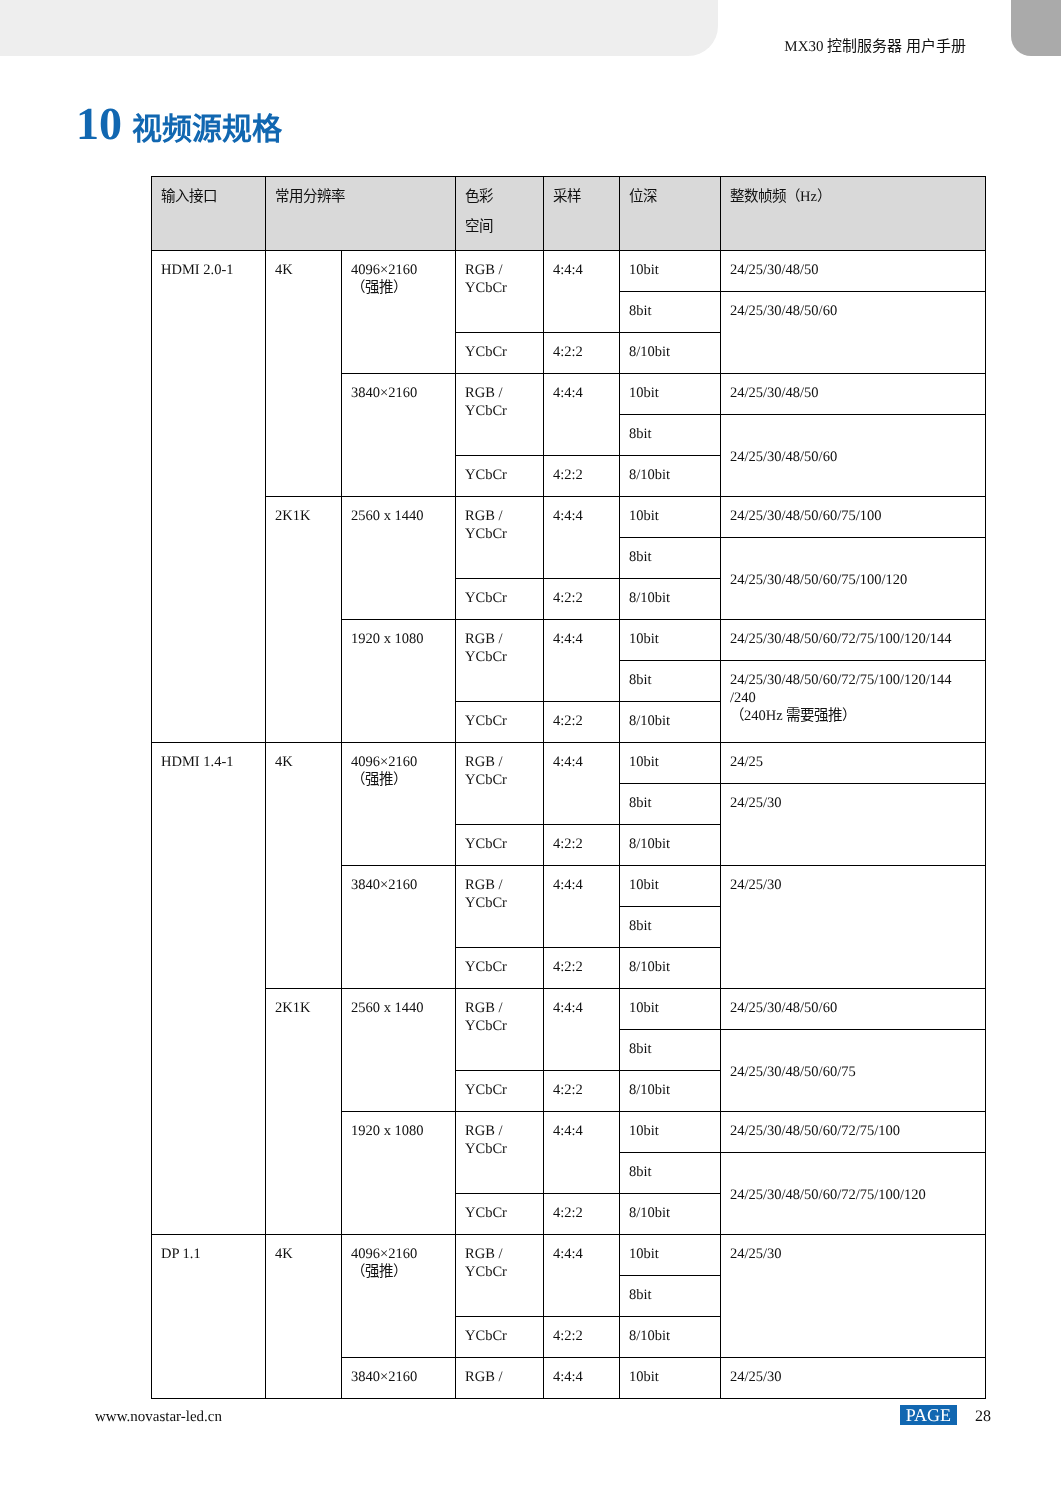MX30 控制服务器 用户手册
10 视频源规格
| 输入接口 | 常用分辨率 | | 色彩 空间 | 采样 | 位深 | 整数帧频（Hz） |
| --- | --- | --- | --- | --- | --- | --- |
| HDMI 2.0-1 | 4K | 4096×2160 （强推） | RGB / YCbCr | 4:4:4 | 10bit | 24/25/30/48/50 |
| | | | | | 8bit | 24/25/30/48/50/60 |
| | | | YCbCr | 4:2:2 | 8/10bit | |
| | | 3840×2160 | RGB / YCbCr | 4:4:4 | 10bit | 24/25/30/48/50 |
| | | | | | 8bit | 24/25/30/48/50/60 |
| | | | YCbCr | 4:2:2 | 8/10bit | |
| | 2K1K | 2560 x 1440 | RGB / YCbCr | 4:4:4 | 10bit | 24/25/30/48/50/60/75/100 |
| | | | | | 8bit | 24/25/30/48/50/60/75/100/120 |
| | | | YCbCr | 4:2:2 | 8/10bit | |
| | | 1920 x 1080 | RGB / YCbCr | 4:4:4 | 10bit | 24/25/30/48/50/60/72/75/100/120/144 |
| | | | | | 8bit | 24/25/30/48/50/60/72/75/100/120/144 /240 （240Hz 需要强推） |
| | | | YCbCr | 4:2:2 | 8/10bit | |
| HDMI 1.4-1 | 4K | 4096×2160 （强推） | RGB / YCbCr | 4:4:4 | 10bit | 24/25 |
| | | | | | 8bit | 24/25/30 |
| | | | YCbCr | 4:2:2 | 8/10bit | |
| | | 3840×2160 | RGB / YCbCr | 4:4:4 | 10bit | 24/25/30 |
| | | | | | 8bit | |
| | | | YCbCr | 4:2:2 | 8/10bit | |
| | 2K1K | 2560 x 1440 | RGB / YCbCr | 4:4:4 | 10bit | 24/25/30/48/50/60 |
| | | | | | 8bit | 24/25/30/48/50/60/75 |
| | | | YCbCr | 4:2:2 | 8/10bit | |
| | | 1920 x 1080 | RGB / YCbCr | 4:4:4 | 10bit | 24/25/30/48/50/60/72/75/100 |
| | | | | | 8bit | 24/25/30/48/50/60/72/75/100/120 |
| | | | YCbCr | 4:2:2 | 8/10bit | |
| DP 1.1 | 4K | 4096×2160 （强推） | RGB / YCbCr | 4:4:4 | 10bit | 24/25/30 |
| | | | | | 8bit | |
| | | | YCbCr | 4:2:2 | 8/10bit | |
| | | 3840×2160 | RGB / | 4:4:4 | 10bit | 24/25/30 |
www.novastar-led.cn PAGE 28